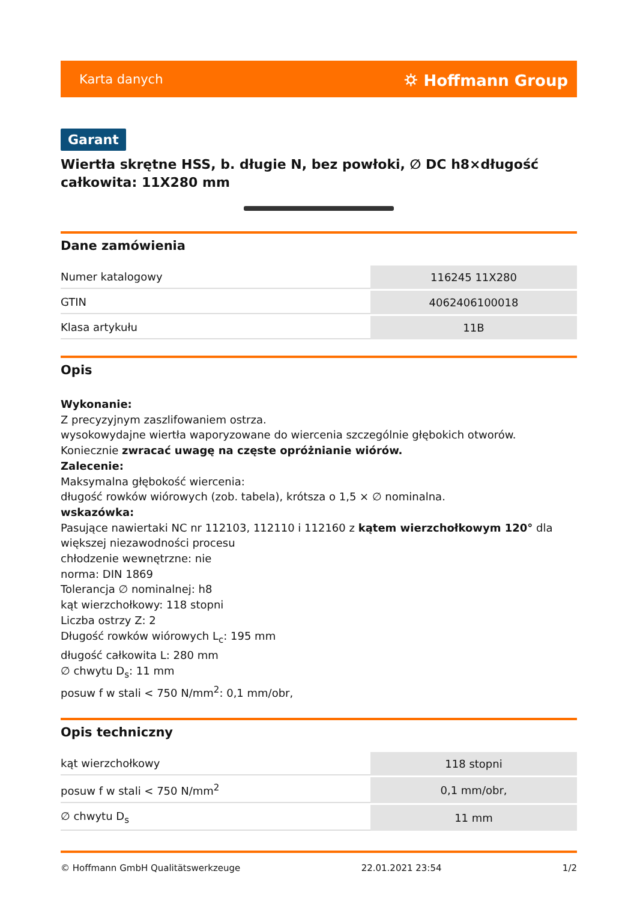Karta danych ⛭ Hoffmann Group
Garant
Wiertła skrętne HSS, b. długie N, bez powłoki, ∅ DC h8×długość całkowita: 11X280 mm
Dane zamówienia
| Numer katalogowy | 116245 11X280 |
| GTIN | 4062406100018 |
| Klasa artykułu | 11B |
Opis
Wykonanie:
Z precyzyjnym zaszlifowaniem ostrza.
wysokowydajne wiertła waporyzowane do wiercenia szczególnie głębokich otworów. Koniecznie zwracać uwagę na częste opróżnianie wiórów.
Zalecenie:
Maksymalna głębokość wiercenia:
długość rowków wiórowych (zob. tabela), krótsza o 1,5 × ∅ nominalna.
wskazówka:
Pasujące nawiertaki NC nr 112103, 112110 i 112160 z kątem wierzchołkowym 120° dla większej niezawodności procesu
chłodzenie wewnętrzne: nie
norma: DIN 1869
Tolerancja ∅ nominalnej: h8
kąt wierzchołkowy: 118 stopni
Liczba ostrzy Z: 2
Długość rowków wiórowych L<sub>c</sub>: 195 mm
długość całkowita L: 280 mm
∅ chwytu D<sub>s</sub>: 11 mm
posuw f w stali < 750 N/mm<sup>2</sup>: 0,1 mm/obr,
Opis techniczny
| kąt wierzchołkowy | 118 stopni |
| posuw f w stali < 750 N/mm<sup>2</sup> | 0,1 mm/obr, |
| ∅ chwytu D<sub>s</sub> | 11 mm |
© Hoffmann GmbH Qualitätswerkzeuge 22.01.2021 23:54 1/2